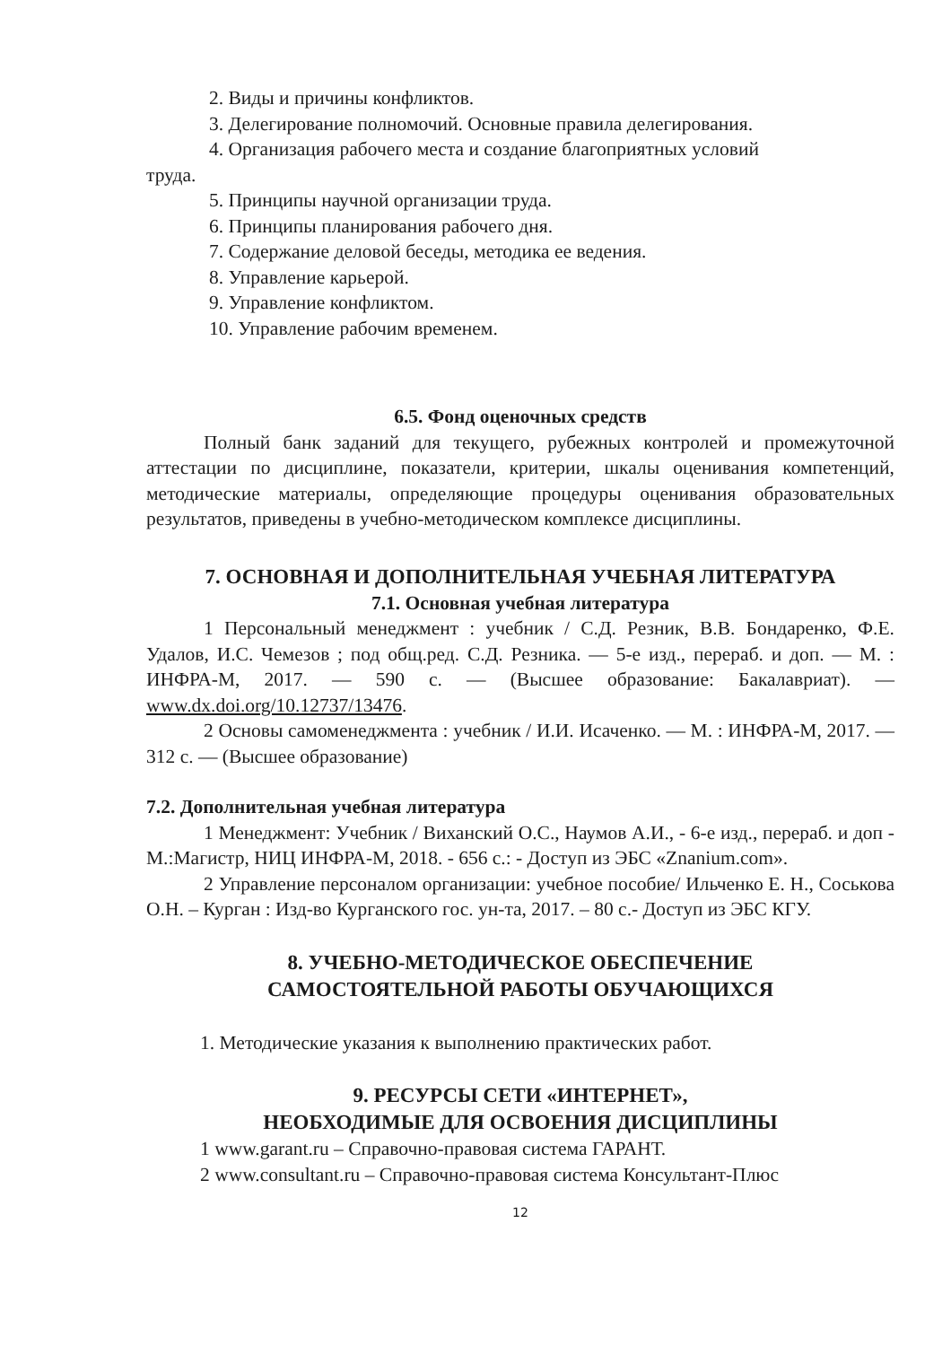2. Виды и причины конфликтов.
3. Делегирование полномочий. Основные правила делегирования.
4. Организация рабочего места и создание благоприятных условий
труда.
5. Принципы научной организации труда.
6. Принципы планирования рабочего дня.
7. Содержание деловой беседы, методика ее ведения.
8. Управление карьерой.
9. Управление конфликтом.
10. Управление рабочим временем.
6.5. Фонд оценочных средств
Полный банк заданий для текущего, рубежных контролей и промежуточной аттестации по дисциплине, показатели, критерии, шкалы оценивания компетенций, методические материалы, определяющие процедуры оценивания образовательных результатов, приведены в учебно-методическом комплексе дисциплины.
7. ОСНОВНАЯ И ДОПОЛНИТЕЛЬНАЯ УЧЕБНАЯ ЛИТЕРАТУРА
7.1. Основная учебная литература
1 Персональный менеджмент : учебник / С.Д. Резник, В.В. Бондаренко, Ф.Е. Удалов, И.С. Чемезов ; под общ.ред. С.Д. Резника. — 5-е изд., перераб. и доп. — М. : ИНФРА-М, 2017. — 590 с. — (Высшее образование: Бакалавриат). — www.dx.doi.org/10.12737/13476.
2 Основы самоменеджмента : учебник / И.И. Исаченко. — М. : ИНФРА-М, 2017. — 312 с. — (Высшее образование)
7.2. Дополнительная учебная литература
1 Менеджмент: Учебник / Виханский О.С., Наумов А.И., - 6-е изд., перераб. и доп - М.:Магистр, НИЦ ИНФРА-М, 2018. - 656 с.: - Доступ из ЭБС «Znanium.com».
2 Управление персоналом организации: учебное пособие/ Ильченко Е. Н., Соськова О.Н. – Курган : Изд-во Курганского гос. ун-та, 2017. – 80 с.- Доступ из ЭБС КГУ.
8. УЧЕБНО-МЕТОДИЧЕСКОЕ ОБЕСПЕЧЕНИЕ
САМОСТОЯТЕЛЬНОЙ РАБОТЫ ОБУЧАЮЩИХСЯ
1. Методические указания к выполнению практических работ.
9. РЕСУРСЫ СЕТИ «ИНТЕРНЕТ»,
НЕОБХОДИМЫЕ ДЛЯ ОСВОЕНИЯ ДИСЦИПЛИНЫ
1 www.garant.ru – Справочно-правовая система ГАРАНТ.
2 www.consultant.ru – Справочно-правовая система Консультант-Плюс
12